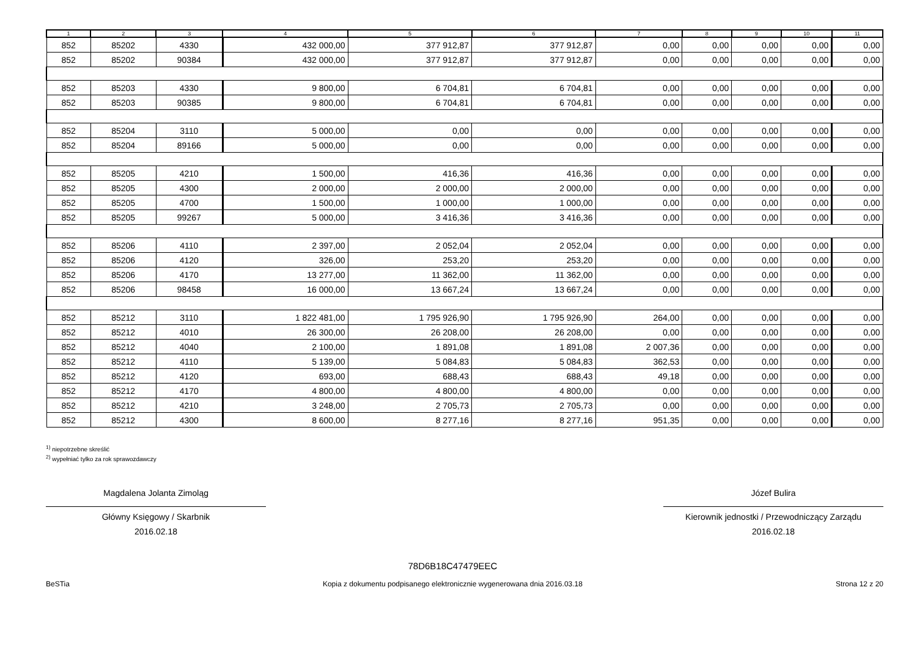| 1 | 2 | 3 | 4 | 5 | 6 | 7 | 8 | 9 | 10 | 11 |
| --- | --- | --- | --- | --- | --- | --- | --- | --- | --- | --- |
| 852 | 85202 | 4330 | 432 000,00 | 377 912,87 | 377 912,87 | 0,00 | 0,00 | 0,00 | 0,00 | 0,00 |
| 852 | 85202 | 90384 | 432 000,00 | 377 912,87 | 377 912,87 | 0,00 | 0,00 | 0,00 | 0,00 | 0,00 |
| 852 | 85203 | 4330 | 9 800,00 | 6 704,81 | 6 704,81 | 0,00 | 0,00 | 0,00 | 0,00 | 0,00 |
| 852 | 85203 | 90385 | 9 800,00 | 6 704,81 | 6 704,81 | 0,00 | 0,00 | 0,00 | 0,00 | 0,00 |
| 852 | 85204 | 3110 | 5 000,00 | 0,00 | 0,00 | 0,00 | 0,00 | 0,00 | 0,00 | 0,00 |
| 852 | 85204 | 89166 | 5 000,00 | 0,00 | 0,00 | 0,00 | 0,00 | 0,00 | 0,00 | 0,00 |
| 852 | 85205 | 4210 | 1 500,00 | 416,36 | 416,36 | 0,00 | 0,00 | 0,00 | 0,00 | 0,00 |
| 852 | 85205 | 4300 | 2 000,00 | 2 000,00 | 2 000,00 | 0,00 | 0,00 | 0,00 | 0,00 | 0,00 |
| 852 | 85205 | 4700 | 1 500,00 | 1 000,00 | 1 000,00 | 0,00 | 0,00 | 0,00 | 0,00 | 0,00 |
| 852 | 85205 | 99267 | 5 000,00 | 3 416,36 | 3 416,36 | 0,00 | 0,00 | 0,00 | 0,00 | 0,00 |
| 852 | 85206 | 4110 | 2 397,00 | 2 052,04 | 2 052,04 | 0,00 | 0,00 | 0,00 | 0,00 | 0,00 |
| 852 | 85206 | 4120 | 326,00 | 253,20 | 253,20 | 0,00 | 0,00 | 0,00 | 0,00 | 0,00 |
| 852 | 85206 | 4170 | 13 277,00 | 11 362,00 | 11 362,00 | 0,00 | 0,00 | 0,00 | 0,00 | 0,00 |
| 852 | 85206 | 98458 | 16 000,00 | 13 667,24 | 13 667,24 | 0,00 | 0,00 | 0,00 | 0,00 | 0,00 |
| 852 | 85212 | 3110 | 1 822 481,00 | 1 795 926,90 | 1 795 926,90 | 264,00 | 0,00 | 0,00 | 0,00 | 0,00 |
| 852 | 85212 | 4010 | 26 300,00 | 26 208,00 | 26 208,00 | 0,00 | 0,00 | 0,00 | 0,00 | 0,00 |
| 852 | 85212 | 4040 | 2 100,00 | 1 891,08 | 1 891,08 | 2 007,36 | 0,00 | 0,00 | 0,00 | 0,00 |
| 852 | 85212 | 4110 | 5 139,00 | 5 084,83 | 5 084,83 | 362,53 | 0,00 | 0,00 | 0,00 | 0,00 |
| 852 | 85212 | 4120 | 693,00 | 688,43 | 688,43 | 49,18 | 0,00 | 0,00 | 0,00 | 0,00 |
| 852 | 85212 | 4170 | 4 800,00 | 4 800,00 | 4 800,00 | 0,00 | 0,00 | 0,00 | 0,00 | 0,00 |
| 852 | 85212 | 4210 | 3 248,00 | 2 705,73 | 2 705,73 | 0,00 | 0,00 | 0,00 | 0,00 | 0,00 |
| 852 | 85212 | 4300 | 8 600,00 | 8 277,16 | 8 277,16 | 951,35 | 0,00 | 0,00 | 0,00 | 0,00 |
<sup>1)</sup> niepotrzebne skreślić
<sup>2)</sup> wypełniać tylko za rok sprawozdawczy
Magdalena Jolanta Zimoląg
Główny Księgowy / Skarbnik
2016.02.18
Józef Bulira
Kierownik jednostki / Przewodniczący Zarządu
2016.02.18
BeSTia
78D6B18C47479EEC
Kopia z dokumentu podpisanego elektronicznie wygenerowana dnia 2016.03.18
Strona 12 z 20